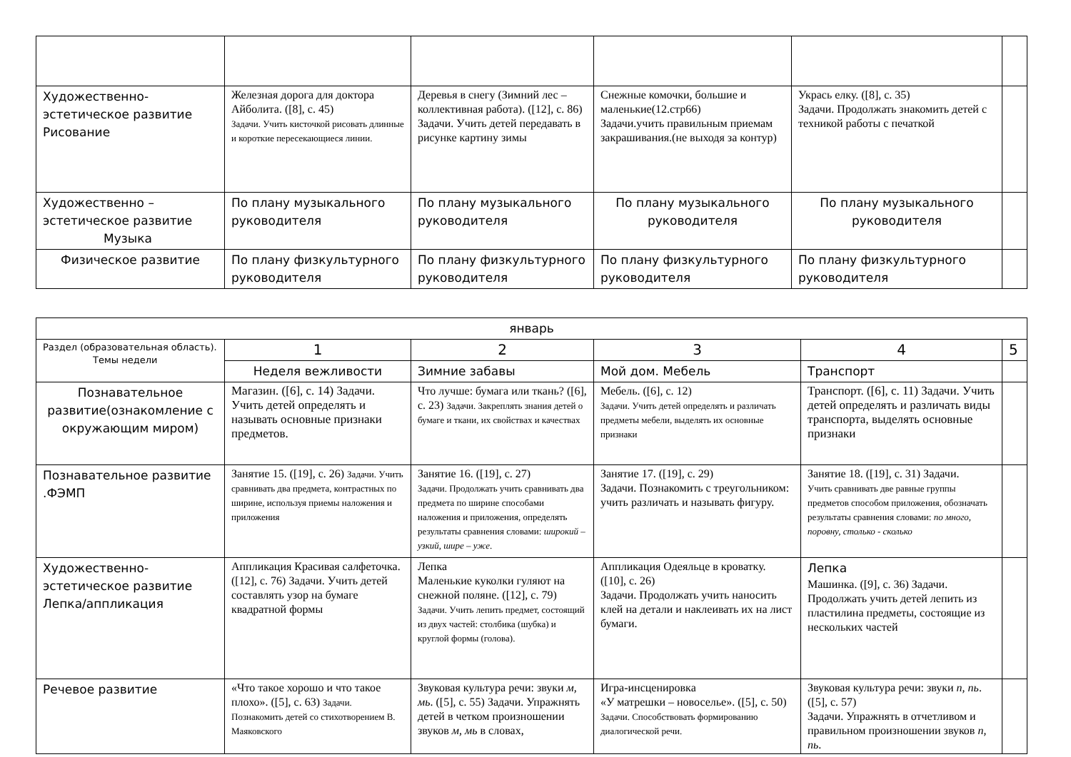| Художественно-эстетическое развитие Рисование | Железная дорога для доктора Айболита. ([8], с. 45) Задачи. Учить кисточкой рисовать длинные и короткие пересекающиеся линии. | Деревья в снегу (Зимний лес – коллективная работа). ([12], с. 86) Задачи. Учить детей передавать в рисунке картину зимы | Снежные комочки, большие и маленькие(12.стр66) Задачи.учить правильным приемам закрашивания.(не выходя за контур) | Укрась елку. ([8], с. 35) Задачи. Продолжать знакомить детей с техникой работы с печаткой | |
| Художественно – эстетическое развитие Музыка | По плану музыкального руководителя | По плану музыкального руководителя | По плану музыкального руководителя | По плану музыкального руководителя | |
| Физическое развитие | По плану физкультурного руководителя | По плану физкультурного руководителя | По плану физкультурного руководителя | По плану физкультурного руководителя | |
| январь | | | | | |
| --- | --- | --- | --- | --- | --- |
| Раздел (образовательная область). Темы недели | 1 | 2 | 3 | 4 | 5 |
| | Неделя вежливости | Зимние забавы | Мой дом. Мебель | Транспорт | |
| Познавательное развитие(ознакомление с окружающим миром) | Магазин. ([6], с. 14) Задачи. Учить детей определять и называть основные признаки предметов. | Что лучше: бумага или ткань? ([6], с. 23) Задачи. Закреплять знания детей о бумаге и ткани, их свойствах и качествах | Мебель. ([6], с. 12) Задачи. Учить детей определять и различать предметы мебели, выделять их основные признаки | Транспорт. ([6], с. 11) Задачи. Учить детей определять и различать виды транспорта, выделять основные признаки | |
| Познавательное развитие .ФЭМП | Занятие 15. ([19], с. 26) Задачи. Учить сравнивать два предмета, контрастных по ширине, используя приемы наложения и приложения | Занятие 16. ([19], с. 27) Задачи. Продолжать учить сравнивать два предмета по ширине способами наложения и приложения, определять результаты сравнения словами: широкий – узкий, шире – уже . | Занятие 17. ([19], с. 29) Задачи. Познакомить с треугольником: учить различать и называть фигуру. | Занятие 18. ([19], с. 31) Задачи. Учить сравнивать две равные группы предметов способом приложения, обозначать результаты сравнения словами: по много, поровну, столько - сколько | |
| Художественно-эстетическое развитие Лепка/аппликация | Аппликация Красивая салфеточка. ([12], с. 76) Задачи. Учить детей составлять узор на бумаге квадратной формы | Лепка Маленькие куколки гуляют на снежной поляне. ([12], с. 79) Задачи. Учить лепить предмет, состоящий из двух частей: столбика (шубка) и круглой формы (голова). | Аппликация Одеяльце в кроватку. ([10], с. 26) Задачи. Продолжать учить наносить клей на детали и наклеивать их на лист бумаги. | Лепка Машинка. ([9], с. 36) Задачи. Продолжать учить детей лепить из пластилина предметы, состоящие из нескольких частей | |
| Речевое развитие | «Что такое хорошо и что такое плохо». ([5], с. 63) Задачи. Познакомить детей со стихотворением В. Маяковского | Звуковая культура речи: звуки м, мь . ([5], с. 55) Задачи. Упражнять детей в четком произношении звуков м, мь в словах, | Игра-инсценировка «У матрешки – новоселье». ([5], с. 50) Задачи. Способствовать формированию диалогической речи. | Звуковая культура речи: звуки п, пь . ([5], с. 57) Задачи. Упражнять в отчетливом и правильном произношении звуков п, пь . | |